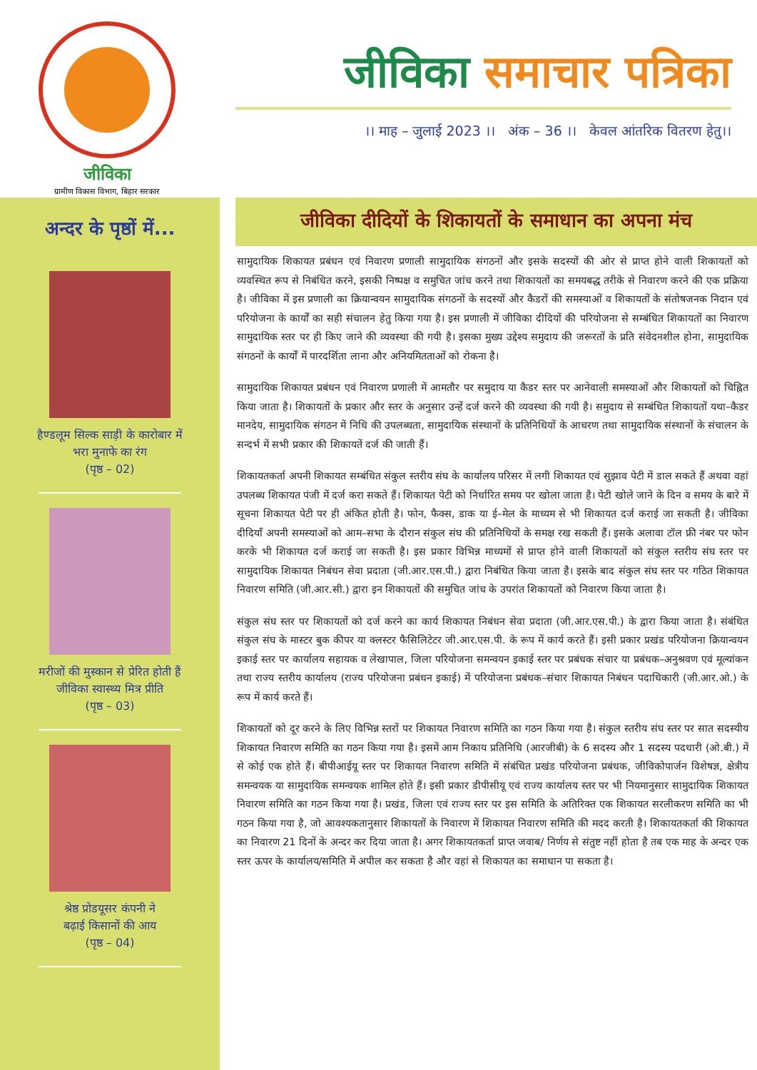जीविका
ग्रामीण विकास विभाग, बिहार सरकार
जीविका समाचार पत्रिका
।। माह – जुलाई 2023 ।। अंक – 36 ।। केवल आंतरिक वितरण हेतु।।
अन्दर के पृष्ठों में...
हैण्डलूम सिल्क साड़ी के कारोबार में
भरा मुनाफे का रंग
(पृष्ठ – 02)
मरीजों की मुस्कान से प्रेरित होती हैं
जीविका स्वास्थ्य मित्र प्रीति
(पृष्ठ – 03)
श्रेष्ठ प्रोडयूसर कंपनी ने
बढ़ाई किसानों की आय
(पृष्ठ – 04)
जीविका दीदियों के शिकायतों के समाधान का अपना मंच
सामुदायिक शिकायत प्रबंधन एवं निवारण प्रणाली सामुदायिक संगठनों और इसके सदस्यों की ओर से प्राप्त होने वाली शिकायतों को व्यवस्थित रूप से निबंधित करने, इसकी निष्पक्ष व समुचित जांच करने तथा शिकायतों का समयबद्ध तरीके से निवारण करने की एक प्रक्रिया है। जीविका में इस प्रणाली का क्रियान्वयन सामुदायिक संगठनों के सदस्यों और कैडरों की समस्याओं व शिकायतों के संतोषजनक निदान एवं परियोजना के कार्यों का सही संचालन हेतु किया गया है। इस प्रणाली में जीविका दीदियों की परियोजना से सम्बंधित शिकायतों का निवारण सामुदायिक स्तर पर ही किए जाने की व्यवस्था की गयी है। इसका मुख्य उद्देश्य समुदाय की जरूरतों के प्रति संवेदनशील होना, सामुदायिक संगठनों के कार्यों में पारदर्शिता लाना और अनियमितताओं को रोकना है।
सामुदायिक शिकायत प्रबंधन एवं निवारण प्रणाली में आमतौर पर समुदाय या कैडर स्तर पर आनेवाली समस्याओं और शिकायतों को चिह्नित किया जाता है। शिकायतों के प्रकार और स्तर के अनुसार उन्हें दर्ज करने की व्यवस्था की गयी है। समुदाय से सम्बंधित शिकायतों यथा–कैडर मानदेय, सामुदायिक संगठन में निधि की उपलब्धता, सामुदायिक संस्थानों के प्रतिनिधियों के आचरण तथा सामुदायिक संस्थानों के संचालन के सन्दर्भ में सभी प्रकार की शिकायतें दर्ज की जाती हैं।
शिकायतकर्ता अपनी शिकायत सम्बंधित संकुल स्तरीय संघ के कार्यालय परिसर में लगी शिकायत एवं सुझाव पेटी में डाल सकते हैं अथवा वहां उपलब्ध शिकायत पंजी में दर्ज करा सकते हैं। शिकायत पेटी को निर्धारित समय पर खोला जाता है। पेटी खोले जाने के दिन व समय के बारे में सूचना शिकायत पेटी पर ही अंकित होती है। फोन, फैक्स, डाक या ई–मेल के माध्यम से भी शिकायत दर्ज कराई जा सकती है। जीविका दीदियाँ अपनी समस्याओं को आम–सभा के दौरान संकुल संघ की प्रतिनिधियों के समक्ष रख सकती हैं। इसके अलावा टॉल फ्री नंबर पर फोन करके भी शिकायत दर्ज कराई जा सकती है। इस प्रकार विभिन्न माध्यमों से प्राप्त होने वाली शिकायतों को संकुल स्तरीय संघ स्तर पर सामुदायिक शिकायत निबंधन सेवा प्रदाता (जी.आर.एस.पी.) द्वारा निबंधित किया जाता है। इसके बाद संकुल संघ स्तर पर गठित शिकायत निवारण समिति (जी.आर.सी.) द्वारा इन शिकायतों की समुचित जांच के उपरांत शिकायतों को निवारण किया जाता है।
संकुल संघ स्तर पर शिकायतों को दर्ज करने का कार्य शिकायत निबंधन सेवा प्रदाता (जी.आर.एस.पी.) के द्वारा किया जाता है। संबंधित संकुल संघ के मास्टर बुक कीपर या क्लस्टर फैसिलिटेटर जी.आर.एस.पी. के रूप में कार्य करते हैं। इसी प्रकार प्रखंड परियोजना क्रियान्वयन इकाई स्तर पर कार्यालय सहायक व लेखापाल, जिला परियोजना समन्वयन इकाई स्तर पर प्रबंधक संचार या प्रबंधक–अनुश्रवण एवं मूल्यांकन तथा राज्य स्तरीय कार्यालय (राज्य परियोजना प्रबंधन इकाई) में परियोजना प्रबंधक–संचार शिकायत निबंधन पदाधिकारी (जी.आर.ओ.) के रूप में कार्य करते हैं।
शिकायतों को दूर करने के लिए विभिन्न स्तरों पर शिकायत निवारण समिति का गठन किया गया है। संकुल स्तरीय संघ स्तर पर सात सदस्यीय शिकायत निवारण समिति का गठन किया गया है। इसमें आम निकाय प्रतिनिधि (आरजीबी) के 6 सदस्य और 1 सदस्य पदधारी (ओ.बी.) में से कोई एक होते हैं। बीपीआईयू स्तर पर शिकायत निवारण समिति में संबंधित प्रखंड परियोजना प्रबंधक, जीविकोपार्जन विशेषज्ञ, क्षेत्रीय समन्वयक या सामुदायिक समन्वयक शामिल होते हैं। इसी प्रकार डीपीसीयू एवं राज्य कार्यालय स्तर पर भी नियमानुसार सामुदायिक शिकायत निवारण समिति का गठन किया गया है। प्रखंड, जिला एवं राज्य स्तर पर इस समिति के अतिरिक्त एक शिकायत सरलीकरण समिति का भी गठन किया गया है, जो आवश्यकतानुसार शिकायतों के निवारण में शिकायत निवारण समिति की मदद करती है। शिकायतकर्ता की शिकायत का निवारण 21 दिनों के अन्दर कर दिया जाता है। अगर शिकायतकर्ता प्राप्त जवाब/ निर्णय से संतुष्ट नहीं होता है तब एक माह के अन्दर एक स्तर ऊपर के कार्यालय/समिति में अपील कर सकता है और वहां से शिकायत का समाधान पा सकता है।